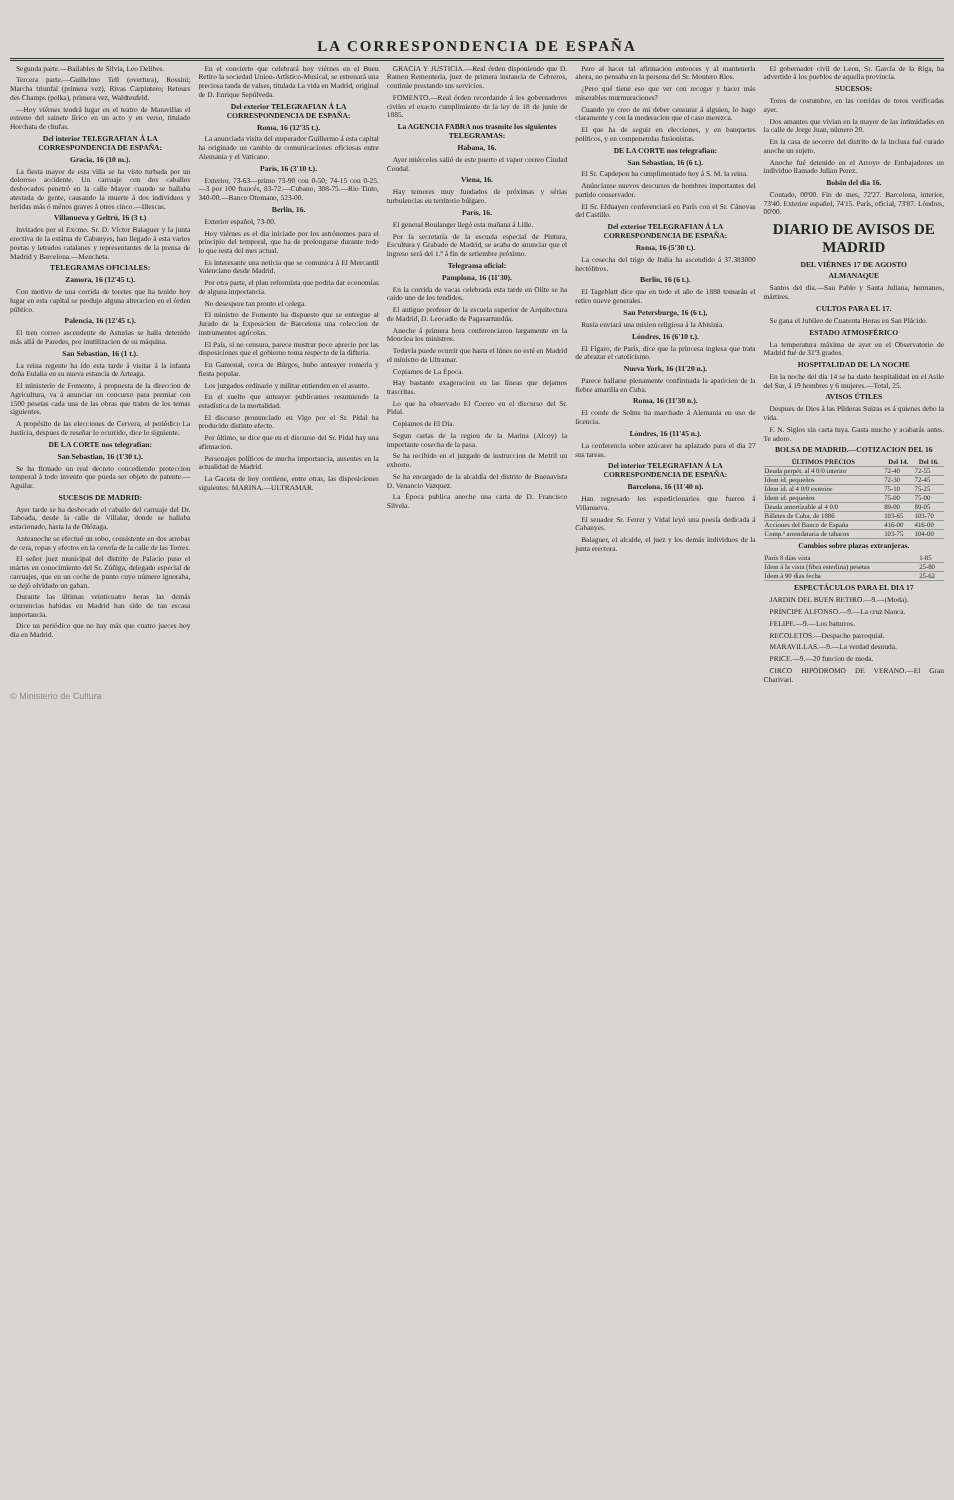LA CORRESPONDENCIA DE ESPAÑA
Segunda parte.—Bailables de Silvia, Leo Delibes.
Tercera parte.—Guillelmo Tell (overtura), Rossini; Marcha triunfal (primera vez), Rivas Carpintero; Retours des Champs (polka), primera vez, Waldteufeld.
—Hoy viérnes tendrá lugar en el teatro de Maravillas el estreno del sainete lírico en un acto y en verso, titulado Horchata de chufas.
Del interior TELEGRAFIAN Á LA CORRESPONDENCIA DE ESPAÑA:
Gracia, 16 (10 m.).
La fiesta mayor de esta villa se ha visto turbada por un doloroso accidente. Un carruaje con dos caballos desbocados penetró en la calle Mayor cuando se hallaba atestada de gente, causando la muerte á dos individuos y heridas más ó ménos graves á otros cinco.—Illescas.
Villanueva y Geltrú, 16 (3 t.)
Invitados por el Excmo. Sr. D. Víctor Balaguer y la junta erectiva de la estátua de Cabanyes, han llegado á esta varios poetas y letrados catalanes y representantes de la prensa de Madrid y Barcelona.—Mencheta.
TELEGRAMAS OFICIALES:
Zamora, 16 (12'45 t.).
Con motivo de una corrida de toretes que ha tenido hoy lugar en esta capital se produjo alguna alteracion en el órden público.
Palencia, 16 (12'45 t.).
El tren correo ascendente de Asturias se halla detenido más allá de Paredes, por inutilizacion de su máquina.
San Sebastian, 16 (1 t.).
La reina regente ha ido esta tarde á visitar á la infanta doña Eulalia en su nueva estancia de Arteaga.
El ministerio de Fomento, á propuesta de la direccion de Agricultura, va á anunciar un concurso para premiar con 1500 pesetas cada una de las obras que traten de los temas siguientes.
A propósito de las elecciones de Cervera, el periódico La Justicia, despues de reseñar lo ocurrido, dice lo siguiente.
DE LA CORTE nos telegrafian:
San Sebastian, 16 (1'30 t.).
Se ha firmado un real decreto concediendo proteccion temporal á todo invento que pueda ser objeto de patente.—Aguilar.
SUCESOS DE MADRID:
Ayer tarde se ha desbocado el caballo del carruaje del Dr. Taboada, desde la calle de Villalar, donde se hallaba estacionado, hasta la de Olózaga.
Anteanoche se efectuó un robo, consistente en dos arrobas de cera, ropas y efectos en la cerería de la calle de las Torres.
El señor juez municipal del distrito de Palacio puso el mártes en conocimiento del Sr. Zúñiga, delegado especial de carruajes, que en un coche de punto cuyo número ignoraba, se dejó olvidado un gaban.
Durante las últimas veinticuatro horas las demás ocurrencias habidas en Madrid han sido de tan escasa importancia.
Dice un periódico que no hay más que cuatro jueces hoy dia en Madrid.
En el concierto que celebrará hoy viérnes en el Buen Retiro la sociedad Union-Artístico-Musical, se estrenará una preciosa tanda de valses, titulada La vida en Madrid, original de D. Enrique Sepúlveda.
Del exterior TELEGRAFIAN Á LA CORRESPONDENCIA DE ESPAÑA:
Roma, 16 (12'35 t.).
La anunciada visita del emperador Guillermo á esta capital ha originado un cambio de comunicaciones oficiosas entre Alemania y el Vaticano.
París, 16 (3'10 t.).
Exterior, 73-63—primo 73-90 con 0-50; 74-15 con 0-25.—3 por 100 francés, 83-72.—Cubano, 308-75.—Rio Tinto, 340-00.—Banco Otomano, 523-00.
Berlin, 16.
Exterior español, 73-00.
Hoy viérnes es el dia iniciado por los astrónomos para el principio del temporal, que ha de prolongarse durante todo lo que resta del mes actual.
Es interesante una noticia que se comunica á El Mercantil Valenciano desde Madrid.
Por otra parte, el plan reformista que podria dar economías de alguna importancia.
No desespere tan pronto el colega.
El ministro de Fomento ha dispuesto que se entregue al Jurado de la Exposicion de Barcelona una coleccion de instrumentos agrícolas.
El País, si no censura, parece mostrar poco aprecio por las disposiciones que el gobierno toma respecto de la difteria.
En Gamonal, cerca de Búrgos, hubo anteayer romería y fiesta popular.
Los juzgados ordinario y militar entienden en el asunto.
En el suelto que anteayer publicamos resumiendo la estadística de la mortalidad.
El discurso pronunciado en Vigo por el Sr. Pidal ha producido distinto efecto.
Por último, se dice que en el discurso del Sr. Pidal hay una afirmacion.
Personajes políticos de mucha importancia, ausentes en la actualidad de Madrid.
La Gaceta de hoy contiene, entre otras, las disposiciones siguientes: MARINA.—ULTRAMAR.
GRACIA Y JUSTICIA.—Real órden disponiendo que D. Ramon Remonteria, juez de primera instancia de Cebreros, continúe prestando sus servicios.
FOMENTO.—Real órden recordando á los gobernadores civiles el exacto cumplimiento de la ley de 18 de junio de 1885.
La AGENCIA FABRA nos trasmite los siguientes TELEGRAMAS:
Habana, 16.
Ayer miércoles salió de este puerto el vapor correo Ciudad Condal.
Viena, 16.
Hay temores muy fundados de próximas y sérias turbulencias en territorio búlgaro.
París, 16.
El general Boulanger llegó esta mañana á Lille.
Por la secretaría de la escuela especial de Pintura, Escultura y Grabado de Madrid, se acaba de anunciar que el ingreso será del 1.º á fin de setiembre próximo.
Telegrama oficial:
Pamplona, 16 (11'30).
En la corrida de vacas celebrada esta tarde en Olite se ha caido uno de los tendidos.
El antiguo profesor de la escuela superior de Arquitectura de Madrid, D. Leocadio de Pagasartundúa.
Anoche á primera hora conferenciaron largamente en la Moncloa los ministros.
Todavía puede ocurrir que hasta el lúnes no esté en Madrid el ministro de Ultramar.
Copiamos de La Época.
Hay bastante exageracion en las líneas que dejamos trascritas.
Lo que ha observado El Correo en el discurso del Sr. Pidal.
Copiamos de El Dia.
Segun cartas de la region de la Marina (Alcoy) la importante cosecha de la pasa.
Se ha recibido en el juzgado de instruccion de Motril un exhorto.
Se ha encargado de la alcaldía del distrito de Buenavista D. Venancio Vazquez.
La Época publica anoche una carta de D. Francisco Silvela.
Pero al hacer tal afirmacion entonces y al mantenerla ahora, no pensaba en la persona del Sr. Montero Rios.
¿Pero qué tiene eso que ver con recoger y hacer más miserables murmuraciones?
Cuando yo creo de mi deber censurar á alguien, lo hago claramente y con la moderacion que el caso merezca.
El que ha de seguir en elecciones, y en banquetes políticos, y en componendas fusionistas.
DE LA CORTE nos telegrafian:
San Sebastian, 16 (6 t.).
El Sr. Capdepon ha cumplimentado hoy á S. M. la reina.
Anúncianse nuevos descursos de hombres importantes del partido conservador.
El Sr. Elduayen conferenciará en París con el Sr. Cánovas del Castillo.
Del exterior TELEGRAFIAN Á LA CORRESPONDENCIA DE ESPAÑA:
Roma, 16 (5'30 t.).
La cosecha del trigo de Italia ha ascendido á 37.383000 hectólitros.
Berlin, 16 (6 t.).
El Tageblatt dice que en todo el año de 1888 tomarán el retiro nueve generales.
San Petersburgo, 16 (6 t.),
Rusia enviará una mision religiosa á la Abisinia.
Lóndres, 16 (6'10 t.).
El Fígaro, de París, dice que la princesa inglesa que trata de abrazar el catolicismo.
Nueva York, 16 (11'20 n.).
Parece hallarse plenamente confirmada la aparicion de la fiebre amarilla en Cuba.
Roma, 16 (11'30 n.).
El conde de Solms ha marchado á Alemania en uso de licencia.
Lóndres, 16 (11'45 n.).
La conferencia sobre azúcarer ha aplazado para el dia 27 sus tareas.
Del interior TELEGRAFIAN Á LA CORRESPONDENCIA DE ESPAÑA:
Barcelona, 16 (11'40 n).
Han regresado los espedicionarios que fueron á Villanueva.
El senador Sr. Ferrer y Vidal leyó una poesía dedicada á Cabanyes.
Balaguer, el alcalde, el juez y los demás individuos de la junta erectora.
El gobernador civil de Leon, Sr. García de la Riga, ha advertido á los pueblos de aquella provincia.
SUCESOS:
Toros de costumbre, en las corridas de toros verificadas ayer.
Dos amantes que vivian en la mayor de las intimidades en la calle de Jorge Juan, número 20.
En la casa de socorro del distrito de la Inclusa fué curado anoche un sujeto.
Anoche fué detenido en el Arroyo de Embajadores un individuo llamado Julian Perez.
Bolsin del dia 16.
Contado, 00'00. Fin de mes, 72'27. Barcelona, interior, 73'40. Exterior español, 74'15. París, oficial, 73'87. Lóndres, 00'00.
DIARIO DE AVISOS DE MADRID
DEL VIÉRNES 17 DE AGOSTO
ALMANAQUE
Santos del dia.—San Pablo y Santa Juliana, hermanos, mártires.
CULTOS PARA EL 17.
Se gana el Jubileo de Cuarenta Horas en San Plácido.
ESTADO ATMOSFÉRICO
La temperatura máxima de ayer en el Observatorio de Madrid fué de 31'3 grados.
HOSPITALIDAD DE LA NOCHE
En la noche del dia 14 se ha dado hospitalidad en el Asilo del Sur, á 19 hombres y 6 mujeres.—Total, 25.
AVISOS ÚTILES
Despues de Dios á las Píldoras Suizas es á quienes debo la vida.
F. N. Siglos sin carta tuya. Gasta mucho y acabarás antes. Te adoro.
BOLSA DE MADRID.—COTIZACION DEL 16
| ÚLTIMOS PRECIOS | Del 14. | Del 16. |
| --- | --- | --- |
| Deuda perpét. al 4 0/0 interior | 72-40 | 72-55 |
| Idem id. pequeños | 72-30 | 72-45 |
| Idem id. al 4 0/0 exterior | 75-10 | 75-25 |
| Idem id. pequeños | 75-00 | 75-00 |
| Deuda amortizable al 4 0/0 | 89-00 | 89-05 |
| Billetes de Cuba, de 1886 | 103-65 | 103-70 |
| Acciones del Banco de España | 416-00 | 416-00 |
| Comp.ª arrendataria de tabacos | 103-75 | 104-00 |
Cambios sobre plazas extranjeras.
| París 8 dias vista | 1-85 |
| Idem á la vista (fibra esterlina) pesetas | 25-80 |
| Idem á 90 dias fecha | 25-62 |
ESPECTÁCULOS PARA EL DIA 17
JARDIN DEL BUEN RETIRO.—9.—(Moda).
PRÍNCIPE ALFONSO.—9.—La cruz blanca.
FELIPE.—9.—Los baturros.
RECOLETOS.—Despacho parroquial.
MARAVILLAS.—9.—La verdad desnuda.
PRICE.—9.—20 funcion de moda.
CIRCO HIPÓDROMO DE VERANO.—El Gran Charivari.
© Ministerio de Cultura